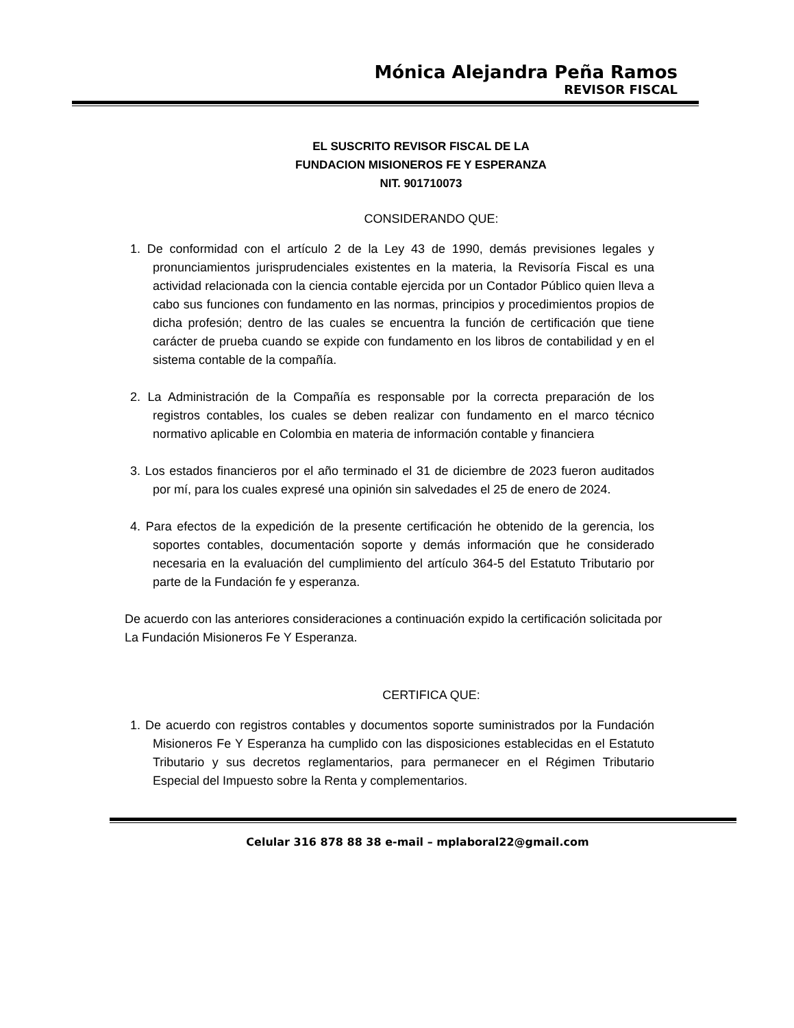Mónica Alejandra Peña Ramos
REVISOR FISCAL
EL SUSCRITO REVISOR FISCAL DE LA
FUNDACION MISIONEROS FE Y ESPERANZA
NIT. 901710073
CONSIDERANDO QUE:
1. De conformidad con el artículo 2 de la Ley 43 de 1990, demás previsiones legales y pronunciamientos jurisprudenciales existentes en la materia, la Revisoría Fiscal es una actividad relacionada con la ciencia contable ejercida por un Contador Público quien lleva a cabo sus funciones con fundamento en las normas, principios y procedimientos propios de dicha profesión; dentro de las cuales se encuentra la función de certificación que tiene carácter de prueba cuando se expide con fundamento en los libros de contabilidad y en el sistema contable de la compañía.
2. La Administración de la Compañía es responsable por la correcta preparación de los registros contables, los cuales se deben realizar con fundamento en el marco técnico normativo aplicable en Colombia en materia de información contable y financiera
3. Los estados financieros por el año terminado el 31 de diciembre de 2023 fueron auditados por mí, para los cuales expresé una opinión sin salvedades el 25 de enero de 2024.
4. Para efectos de la expedición de la presente certificación he obtenido de la gerencia, los soportes contables, documentación soporte y demás información que he considerado necesaria en la evaluación del cumplimiento del artículo 364-5 del Estatuto Tributario por parte de la Fundación fe y esperanza.
De acuerdo con las anteriores consideraciones a continuación expido la certificación solicitada por La Fundación Misioneros Fe Y Esperanza.
CERTIFICA QUE:
1. De acuerdo con registros contables y documentos soporte suministrados por la Fundación Misioneros Fe Y Esperanza ha cumplido con las disposiciones establecidas en el Estatuto Tributario y sus decretos reglamentarios, para permanecer en el Régimen Tributario Especial del Impuesto sobre la Renta y complementarios.
Celular 316 878 88 38 e-mail – mplaboral22@gmail.com